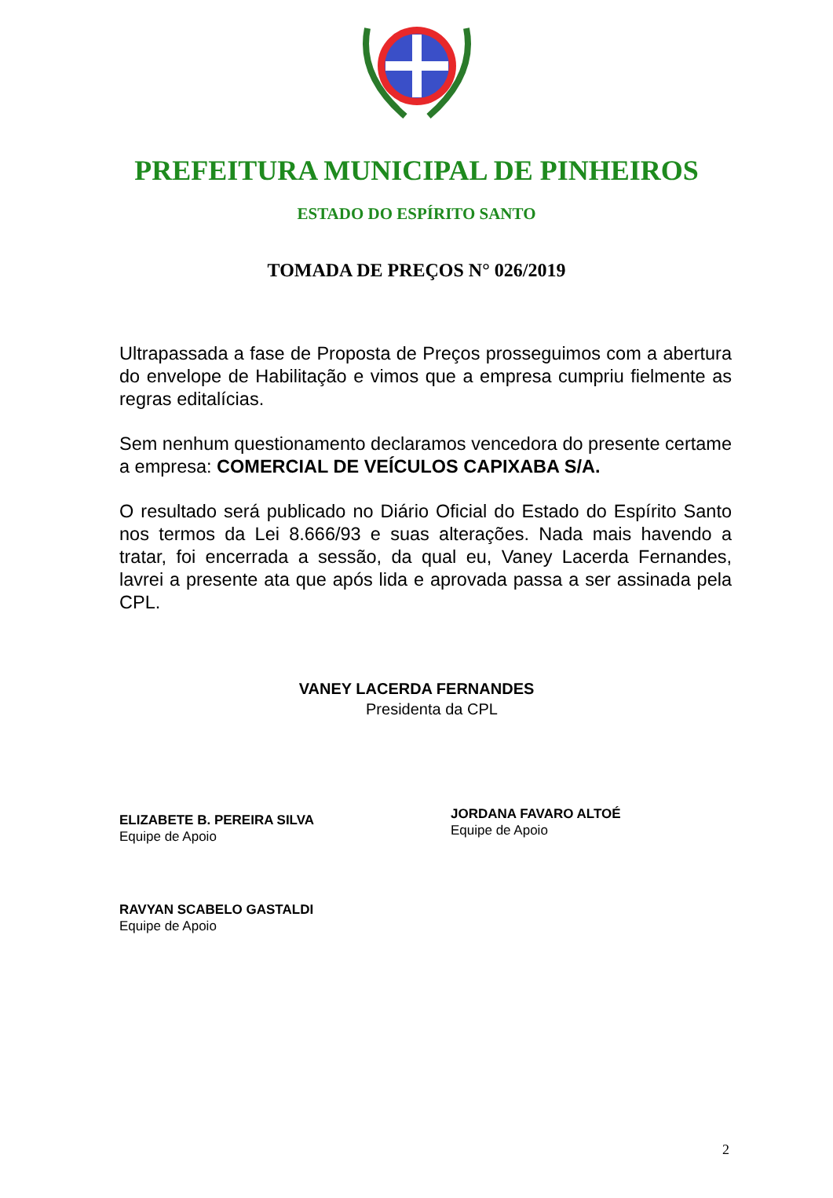PREFEITURA MUNICIPAL DE PINHEIROS
ESTADO DO ESPÍRITO SANTO
TOMADA DE PREÇOS N° 026/2019
Ultrapassada a fase de Proposta de Preços prosseguimos com a abertura do envelope de Habilitação e vimos que a empresa cumpriu fielmente as regras editalícias.
Sem nenhum questionamento declaramos vencedora do presente certame a empresa: COMERCIAL DE VEÍCULOS CAPIXABA S/A.
O resultado será publicado no Diário Oficial do Estado do Espírito Santo nos termos da Lei 8.666/93 e suas alterações. Nada mais havendo a tratar, foi encerrada a sessão, da qual eu, Vaney Lacerda Fernandes, lavrei a presente ata que após lida e aprovada passa a ser assinada pela CPL.
VANEY LACERDA FERNANDES
Presidenta da CPL
ELIZABETE B. PEREIRA SILVA
Equipe de Apoio
JORDANA FAVARO ALTOÉ
Equipe de Apoio
RAVYAN SCABELO GASTALDI
Equipe de Apoio
2